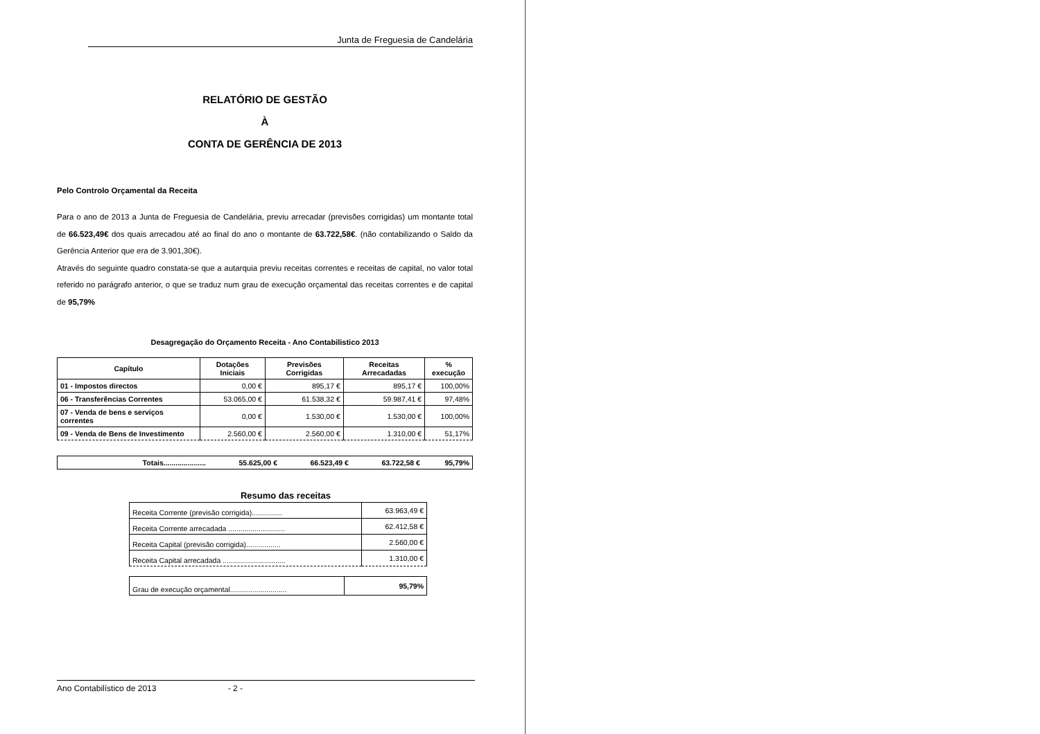Junta de Freguesia de Candelária
RELATÓRIO DE GESTÃO
À
CONTA DE GERÊNCIA DE 2013
Pelo Controlo Orçamental da Receita
Para o ano de 2013 a Junta de Freguesia de Candelária, previu arrecadar (previsões corrigidas) um montante total de 66.523,49€ dos quais arrecadou até ao final do ano o montante de 63.722,58€. (não contabilizando o Saldo da Gerência Anterior que era de 3.901,30€).
Através do seguinte quadro constata-se que a autarquia previu receitas correntes e receitas de capital, no valor total referido no parágrafo anterior, o que se traduz num grau de execução orçamental das receitas correntes e de capital de 95,79%
Desagregação do Orçamento Receita - Ano Contabilistico 2013
| Capítulo | Dotações Iniciais | Previsões Corrigidas | Receitas Arrecadadas | % execução |
| --- | --- | --- | --- | --- |
| 01 - Impostos directos | 0,00 € | 895,17 € | 895,17 € | 100,00% |
| 06 - Transferências Correntes | 53.065,00 € | 61.538,32 € | 59.987,41 € | 97,48% |
| 07 - Venda de bens e serviços correntes | 0,00 € | 1.530,00 € | 1.530,00 € | 100,00% |
| 09 - Venda de Bens de Investimento | 2.560,00 € | 2.560,00 € | 1.310,00 € | 51,17% |
| Totais..................... | 55.625,00 € | 66.523,49 € | 63.722,58 € | 95,79% |
Resumo das receitas
| Receita Corrente (previsão corrigida)............... | 63.963,49 € |
| Receita Corrente arrecadada ............................ | 62.412,58 € |
| Receita Capital (previsão corrigida)................. | 2.560,00 € |
| Receita Capital arrecadada ............................... | 1.310,00 € |
| Grau de execução orçamental............................ | 95,79% |
Ano Contabilístico de 2013 - 2 -